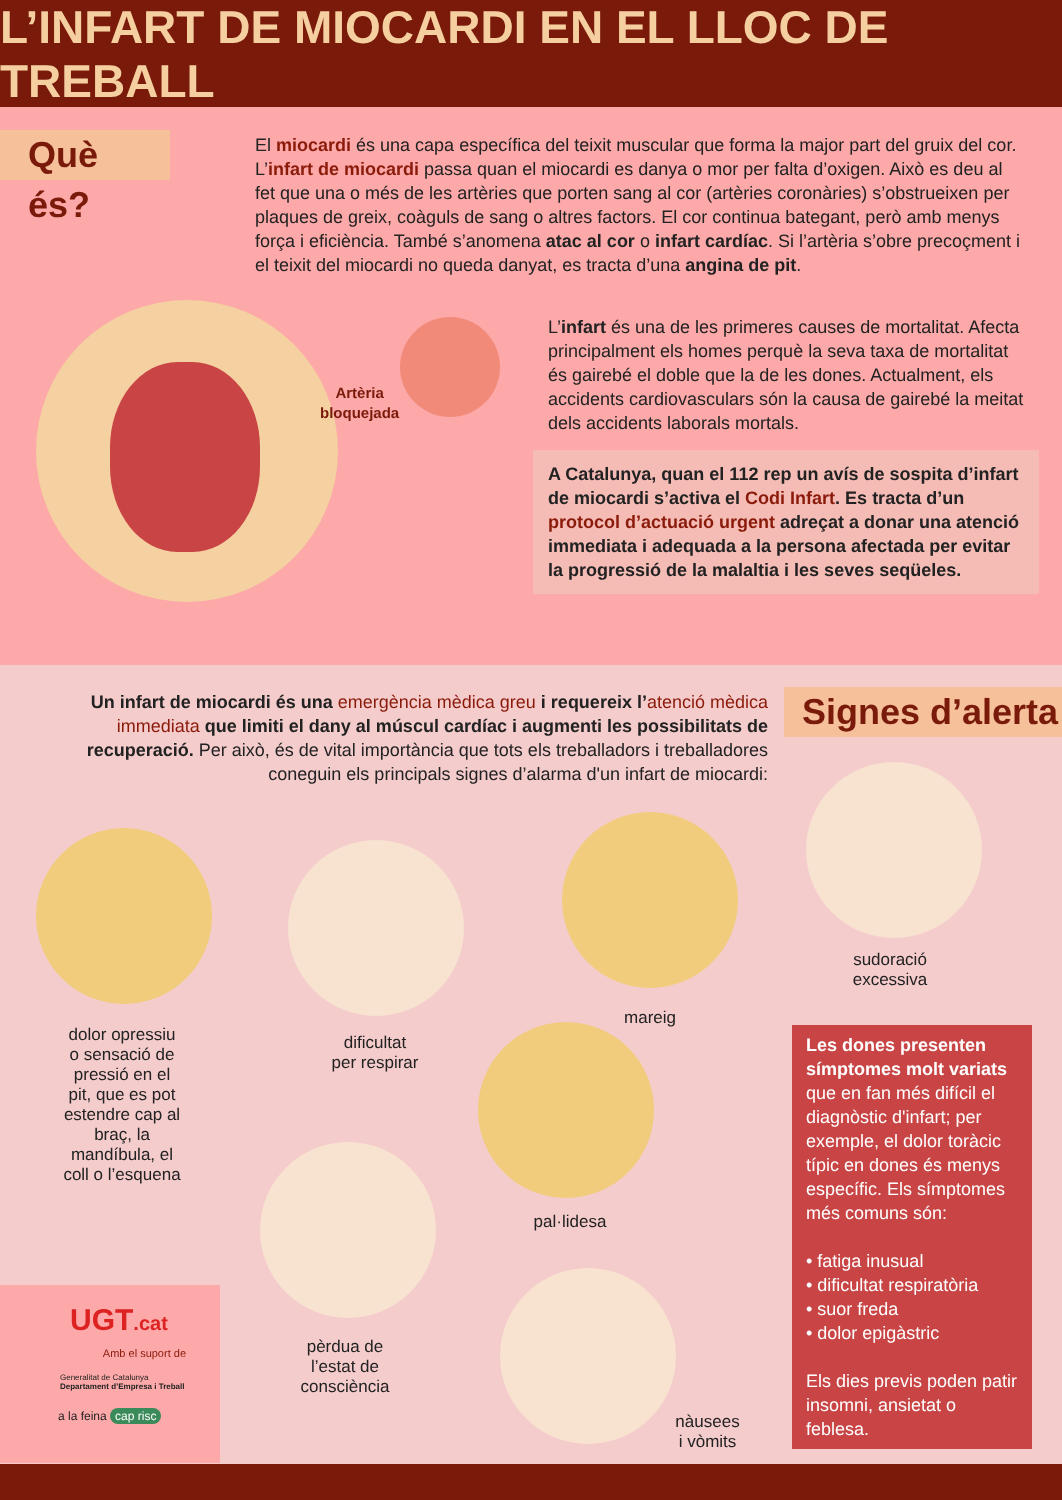L’INFART DE MIOCARDI EN EL LLOC DE TREBALL
Què és?
El miocardi és una capa específica del teixit muscular que forma la major part del gruix del cor. L’infart de miocardi passa quan el miocardi es danya o mor per falta d’oxigen. Això es deu al fet que una o més de les artèries que porten sang al cor (artèries coronàries) s’obstrueixen per plaques de greix, coàguls de sang o altres factors. El cor continua bategant, però amb menys força i eficiència. També s’anomena atac al cor o infart cardíac. Si l’artèria s’obre precoçment i el teixit del miocardi no queda danyat, es tracta d’una angina de pit.
Artèria
bloquejada
L’infart és una de les primeres causes de mortalitat. Afecta principalment els homes perquè la seva taxa de mortalitat és gairebé el doble que la de les dones. Actualment, els accidents cardiovasculars són la causa de gairebé la meitat dels accidents laborals mortals.
A Catalunya, quan el 112 rep un avís de sospita d’infart de miocardi s’activa el Codi Infart. Es tracta d’un protocol d’actuació urgent adreçat a donar una atenció immediata i adequada a la persona afectada per evitar la progressió de la malaltia i les seves seqüeles.
Un infart de miocardi és una emergència mèdica greu i requereix l’atenció mèdica immediata que limiti el dany al múscul cardíac i augmenti les possibilitats de recuperació. Per això, és de vital importància que tots els treballadors i treballadores coneguin els principals signes d’alarma d'un infart de miocardi:
Signes d’alerta
dolor opressiu o sensació de pressió en el pit, que es pot estendre cap al braç, la mandíbula, el coll o l’esquena
dificultat
per respirar
mareig
sudoració
excessiva
pal·lidesa
pèrdua de
l’estat de
consciència
nàusees
i vòmits
Les dones presenten símptomes molt variats que en fan més difícil el diagnòstic d'infart; per exemple, el dolor toràcic típic en dones és menys específic. Els símptomes més comuns són:
• fatiga inusual
• dificultat respiratòria
• suor freda
• dolor epigàstric
Els dies previs poden patir insomni, ansietat o feblesa.
UGT.cat
Amb el suport de
Generalitat de Catalunya
Departament d’Empresa i Treball
a la feina cap risc